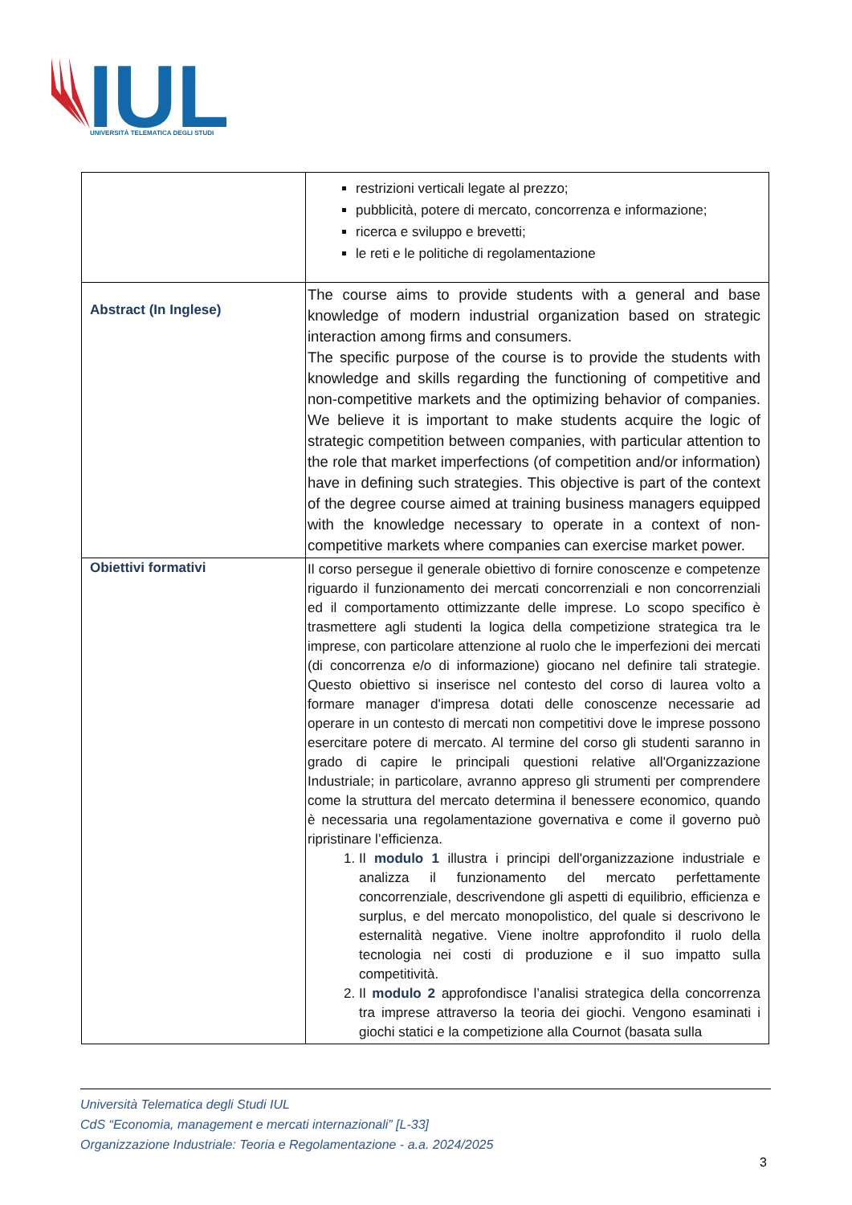IUL
UNIVERSITÀ TELEMATICA DEGLI STUDI
| | restrizioni verticali legate al prezzo; pubblicità, potere di mercato, concorrenza e informazione; ricerca e sviluppo e brevetti; le reti e le politiche di regolamentazione |
| Abstract (In Inglese) | The course aims to provide students with a general and base knowledge of modern industrial organization based on strategic interaction among firms and consumers. The specific purpose of the course is to provide the students with knowledge and skills regarding the functioning of competitive and non-competitive markets and the optimizing behavior of companies. We believe it is important to make students acquire the logic of strategic competition between companies, with particular attention to the role that market imperfections (of competition and/or information) have in defining such strategies. This objective is part of the context of the degree course aimed at training business managers equipped with the knowledge necessary to operate in a context of non-competitive markets where companies can exercise market power. |
| Obiettivi formativi | Il corso persegue il generale obiettivo di fornire conoscenze e competenze riguardo il funzionamento dei mercati concorrenziali e non concorrenziali ed il comportamento ottimizzante delle imprese. Lo scopo specifico è trasmettere agli studenti la logica della competizione strategica tra le imprese, con particolare attenzione al ruolo che le imperfezioni dei mercati (di concorrenza e/o di informazione) giocano nel definire tali strategie. Questo obiettivo si inserisce nel contesto del corso di laurea volto a formare manager d'impresa dotati delle conoscenze necessarie ad operare in un contesto di mercati non competitivi dove le imprese possono esercitare potere di mercato. Al termine del corso gli studenti saranno in grado di capire le principali questioni relative all'Organizzazione Industriale; in particolare, avranno appreso gli strumenti per comprendere come la struttura del mercato determina il benessere economico, quando è necessaria una regolamentazione governativa e come il governo può ripristinare l’efficienza. 1. Il modulo 1 illustra i principi dell'organizzazione industriale e analizza il funzionamento del mercato perfettamente concorrenziale, descrivendone gli aspetti di equilibrio, efficienza e surplus, e del mercato monopolistico, del quale si descrivono le esternalità negative. Viene inoltre approfondito il ruolo della tecnologia nei costi di produzione e il suo impatto sulla competitività. 2. Il modulo 2 approfondisce l’analisi strategica della concorrenza tra imprese attraverso la teoria dei giochi. Vengono esaminati i giochi statici e la competizione alla Cournot (basata sulla |
Università Telematica degli Studi IUL
CdS “Economia, management e mercati internazionali” [L-33]
Organizzazione Industriale: Teoria e Regolamentazione - a.a. 2024/2025
3